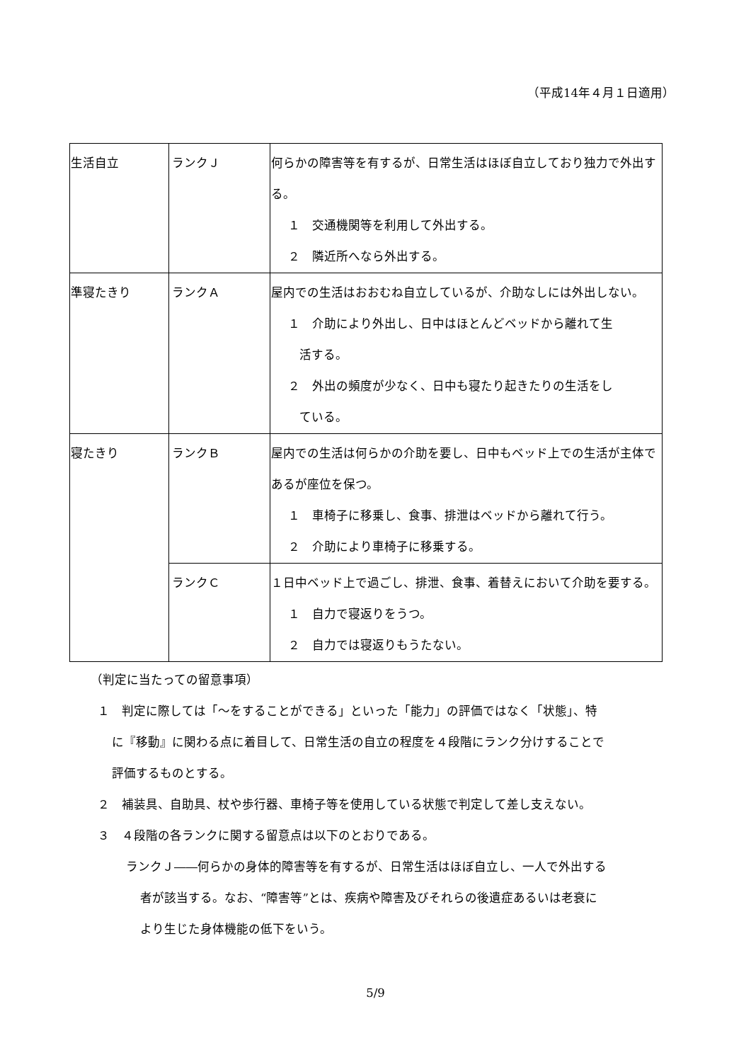（平成14年４月１日適用）
| 生活自立 | ランクＪ | 何らかの障害等を有するが、日常生活はほぼ自立しており独力で外出する。 １ 交通機関等を利用して外出する。 ２ 隣近所へなら外出する。 |
| 準寝たきり | ランクＡ | 屋内での生活はおおむね自立しているが、介助なしには外出しない。 １ 介助により外出し、日中はほとんどベッドから離れて生 活する。 ２ 外出の頻度が少なく、日中も寝たり起きたりの生活をし ている。 |
| 寝たきり | ランクＢ | 屋内での生活は何らかの介助を要し、日中もベッド上での生活が主体であるが座位を保つ。 １ 車椅子に移乗し、食事、排泄はベッドから離れて行う。 ２ 介助により車椅子に移乗する。 |
| | ランクＣ | １日中ベッド上で過ごし、排泄、食事、着替えにおいて介助を要する。 １ 自力で寝返りをうつ。 ２ 自力では寝返りもうたない。 |
（判定に当たっての留意事項）
１　判定に際しては「～をすることができる」といった「能力」の評価ではなく「状態」、特
に『移動』に関わる点に着目して、日常生活の自立の程度を４段階にランク分けすることで
評価するものとする。
２　補装具、自助具、杖や歩行器、車椅子等を使用している状態で判定して差し支えない。
３　４段階の各ランクに関する留意点は以下のとおりである。
ランクＪ――何らかの身体的障害等を有するが、日常生活はほぼ自立し、一人で外出する
者が該当する。なお、“障害等”とは、疾病や障害及びそれらの後遺症あるいは老衰に
より生じた身体機能の低下をいう。
5/9